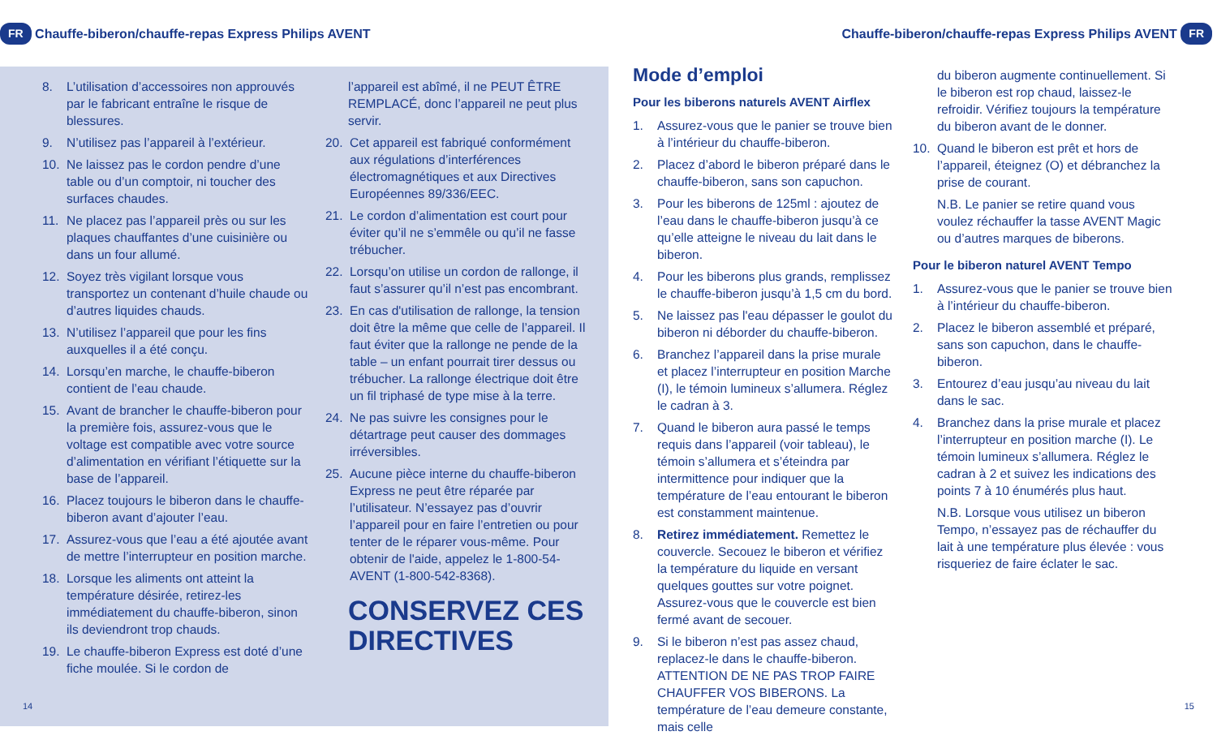FR Chauffe-biberon/chauffe-repas Express Philips AVENT
8. L’utilisation d’accessoires non approuvés par le fabricant entraîne le risque de blessures.
9. N’utilisez pas l’appareil à l’extérieur.
10. Ne laissez pas le cordon pendre d’une table ou d’un comptoir, ni toucher des surfaces chaudes.
11. Ne placez pas l’appareil près ou sur les plaques chauffantes d’une cuisinière ou dans un four allumé.
12. Soyez très vigilant lorsque vous transportez un contenant d’huile chaude ou d’autres liquides chauds.
13. N’utilisez l’appareil que pour les fins auxquelles il a été conçu.
14. Lorsqu’en marche, le chauffe-biberon contient de l’eau chaude.
15. Avant de brancher le chauffe-biberon pour la première fois, assurez-vous que le voltage est compatible avec votre source d’alimentation en vérifiant l’étiquette sur la base de l’appareil.
16. Placez toujours le biberon dans le chauffe-biberon avant d’ajouter l’eau.
17. Assurez-vous que l’eau a été ajoutée avant de mettre l’interrupteur en position marche.
18. Lorsque les aliments ont atteint la température désirée, retirez-les immédiatement du chauffe-biberon, sinon ils deviendront trop chauds.
19. Le chauffe-biberon Express est doté d’une fiche moulée. Si le cordon de
l’appareil est abîmé, il ne PEUT ÊTRE REMPLACÉ, donc l’appareil ne peut plus servir.
20. Cet appareil est fabriqué conformément aux régulations d’interférences électromagnétiques et aux Directives Européennes 89/336/EEC.
21. Le cordon d’alimentation est court pour éviter qu’il ne s’emmêle ou qu’il ne fasse trébucher.
22. Lorsqu’on utilise un cordon de rallonge, il faut s’assurer qu’il n’est pas encombrant.
23. En cas d'utilisation de rallonge, la tension doit être la même que celle de l’appareil. Il faut éviter que la rallonge ne pende de la table – un enfant pourrait tirer dessus ou trébucher. La rallonge électrique doit être un fil triphasé de type mise à la terre.
24. Ne pas suivre les consignes pour le détartrage peut causer des dommages irréversibles.
25. Aucune pièce interne du chauffe-biberon Express ne peut être réparée par l’utilisateur. N’essayez pas d’ouvrir l’appareil pour en faire l’entretien ou pour tenter de le réparer vous-même. Pour obtenir de l'aide, appelez le 1-800-54-AVENT (1-800-542-8368).
CONSERVEZ CES DIRECTIVES
14
Chauffe-biberon/chauffe-repas Express Philips AVENT FR
Mode d’emploi
Pour les biberons naturels AVENT Airflex
1. Assurez-vous que le panier se trouve bien à l’intérieur du chauffe-biberon.
2. Placez d’abord le biberon préparé dans le chauffe-biberon, sans son capuchon.
3. Pour les biberons de 125ml : ajoutez de l’eau dans le chauffe-biberon jusqu’à ce qu’elle atteigne le niveau du lait dans le biberon.
4. Pour les biberons plus grands, remplissez le chauffe-biberon jusqu’à 1,5 cm du bord.
5. Ne laissez pas l'eau dépasser le goulot du biberon ni déborder du chauffe-biberon.
6. Branchez l’appareil dans la prise murale et placez l’interrupteur en position Marche (I), le témoin lumineux s’allumera. Réglez le cadran à 3.
7. Quand le biberon aura passé le temps requis dans l’appareil (voir tableau), le témoin s’allumera et s’éteindra par intermittence pour indiquer que la température de l’eau entourant le biberon est constamment maintenue.
8. Retirez immédiatement. Remettez le couvercle. Secouez le biberon et vérifiez la température du liquide en versant quelques gouttes sur votre poignet. Assurez-vous que le couvercle est bien fermé avant de secouer.
9. Si le biberon n’est pas assez chaud, replacez-le dans le chauffe-biberon. ATTENTION DE NE PAS TROP FAIRE CHAUFFER VOS BIBERONS. La température de l’eau demeure constante, mais celle
du biberon augmente continuellement. Si le biberon est rop chaud, laissez-le refroidir. Vérifiez toujours la température du biberon avant de le donner.
10. Quand le biberon est prêt et hors de l’appareil, éteignez (O) et débranchez la prise de courant.
N.B. Le panier se retire quand vous voulez réchauffer la tasse AVENT Magic ou d’autres marques de biberons.
Pour le biberon naturel AVENT Tempo
1. Assurez-vous que le panier se trouve bien à l’intérieur du chauffe-biberon.
2. Placez le biberon assemblé et préparé, sans son capuchon, dans le chauffe-biberon.
3. Entourez d’eau jusqu’au niveau du lait dans le sac.
4. Branchez dans la prise murale et placez l’interrupteur en position marche (I). Le témoin lumineux s’allumera. Réglez le cadran à 2 et suivez les indications des points 7 à 10 énumérés plus haut.
N.B. Lorsque vous utilisez un biberon Tempo, n’essayez pas de réchauffer du lait à une température plus élevée : vous risqueriez de faire éclater le sac.
15